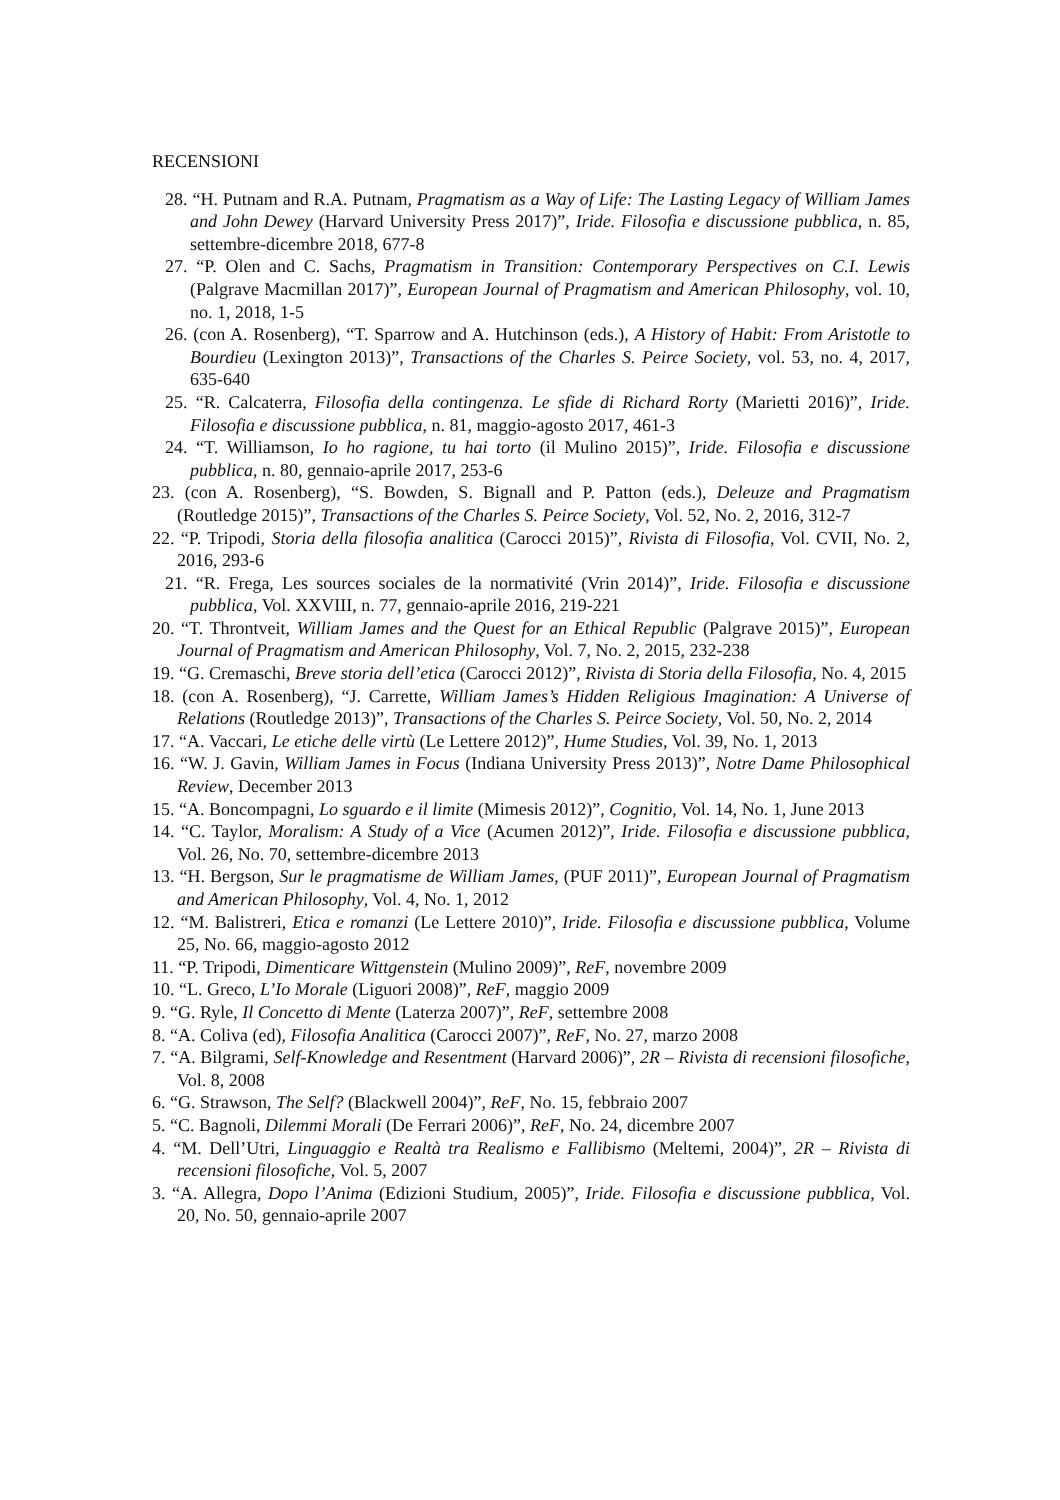RECENSIONI
28. “H. Putnam and R.A. Putnam, Pragmatism as a Way of Life: The Lasting Legacy of William James and John Dewey (Harvard University Press 2017)”, Iride. Filosofia e discussione pubblica, n. 85, settembre-dicembre 2018, 677-8
27. “P. Olen and C. Sachs, Pragmatism in Transition: Contemporary Perspectives on C.I. Lewis (Palgrave Macmillan 2017)”, European Journal of Pragmatism and American Philosophy, vol. 10, no. 1, 2018, 1-5
26. (con A. Rosenberg), “T. Sparrow and A. Hutchinson (eds.), A History of Habit: From Aristotle to Bourdieu (Lexington 2013)”, Transactions of the Charles S. Peirce Society, vol. 53, no. 4, 2017, 635-640
25. “R. Calcaterra, Filosofia della contingenza. Le sfide di Richard Rorty (Marietti 2016)”, Iride. Filosofia e discussione pubblica, n. 81, maggio-agosto 2017, 461-3
24. “T. Williamson, Io ho ragione, tu hai torto (il Mulino 2015)”, Iride. Filosofia e discussione pubblica, n. 80, gennaio-aprile 2017, 253-6
23. (con A. Rosenberg), “S. Bowden, S. Bignall and P. Patton (eds.), Deleuze and Pragmatism (Routledge 2015)”, Transactions of the Charles S. Peirce Society, Vol. 52, No. 2, 2016, 312-7
22. “P. Tripodi, Storia della filosofia analitica (Carocci 2015)”, Rivista di Filosofia, Vol. CVII, No. 2, 2016, 293-6
21. “R. Frega, Les sources sociales de la normativité (Vrin 2014)”, Iride. Filosofia e discussione pubblica, Vol. XXVIII, n. 77, gennaio-aprile 2016, 219-221
20. “T. Throntveit, William James and the Quest for an Ethical Republic (Palgrave 2015)”, European Journal of Pragmatism and American Philosophy, Vol. 7, No. 2, 2015, 232-238
19. “G. Cremaschi, Breve storia dell’etica (Carocci 2012)”, Rivista di Storia della Filosofia, No. 4, 2015
18. (con A. Rosenberg), “J. Carrette, William James’s Hidden Religious Imagination: A Universe of Relations (Routledge 2013)”, Transactions of the Charles S. Peirce Society, Vol. 50, No. 2, 2014
17. “A. Vaccari, Le etiche delle virtù (Le Lettere 2012)”, Hume Studies, Vol. 39, No. 1, 2013
16. “W. J. Gavin, William James in Focus (Indiana University Press 2013)”, Notre Dame Philosophical Review, December 2013
15. “A. Boncompagni, Lo sguardo e il limite (Mimesis 2012)”, Cognitio, Vol. 14, No. 1, June 2013
14. “C. Taylor, Moralism: A Study of a Vice (Acumen 2012)”, Iride. Filosofia e discussione pubblica, Vol. 26, No. 70, settembre-dicembre 2013
13. “H. Bergson, Sur le pragmatisme de William James, (PUF 2011)”, European Journal of Pragmatism and American Philosophy, Vol. 4, No. 1, 2012
12. “M. Balistreri, Etica e romanzi (Le Lettere 2010)”, Iride. Filosofia e discussione pubblica, Volume 25, No. 66, maggio-agosto 2012
11. “P. Tripodi, Dimenticare Wittgenstein (Mulino 2009)”, ReF, novembre 2009
10. “L. Greco, L’Io Morale (Liguori 2008)”, ReF, maggio 2009
9. “G. Ryle, Il Concetto di Mente (Laterza 2007)”, ReF, settembre 2008
8. “A. Coliva (ed), Filosofia Analitica (Carocci 2007)”, ReF, No. 27, marzo 2008
7. “A. Bilgrami, Self-Knowledge and Resentment (Harvard 2006)”, 2R – Rivista di recensioni filosofiche, Vol. 8, 2008
6. “G. Strawson, The Self? (Blackwell 2004)”, ReF, No. 15, febbraio 2007
5. “C. Bagnoli, Dilemmi Morali (De Ferrari 2006)”, ReF, No. 24, dicembre 2007
4. “M. Dell’Utri, Linguaggio e Realtà tra Realismo e Fallibismo (Meltemi, 2004)”, 2R – Rivista di recensioni filosofiche, Vol. 5, 2007
3. “A. Allegra, Dopo l’Anima (Edizioni Studium, 2005)”, Iride. Filosofia e discussione pubblica, Vol. 20, No. 50, gennaio-aprile 2007